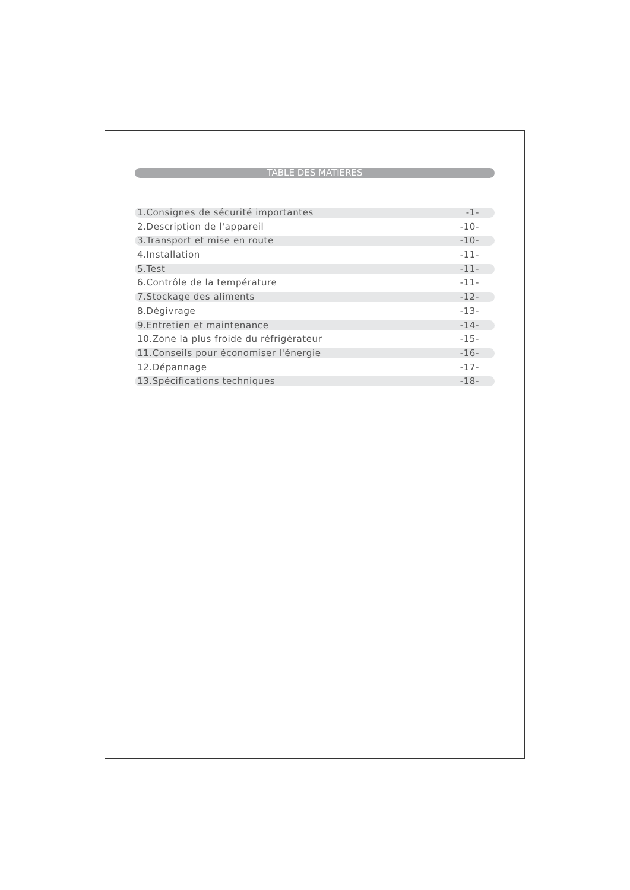TABLE DES MATIERES
1.Consignes de sécurité importantes -1-
2.Description de l'appareil -10-
3.Transport et mise en route -10-
4.Installation -11-
5.Test -11-
6.Contrôle de la température -11-
7.Stockage des aliments -12-
8.Dégivrage -13-
9.Entretien et maintenance -14-
10.Zone la plus froide du réfrigérateur -15-
11.Conseils pour économiser l'énergie -16-
12.Dépannage -17-
13.Spécifications techniques -18-